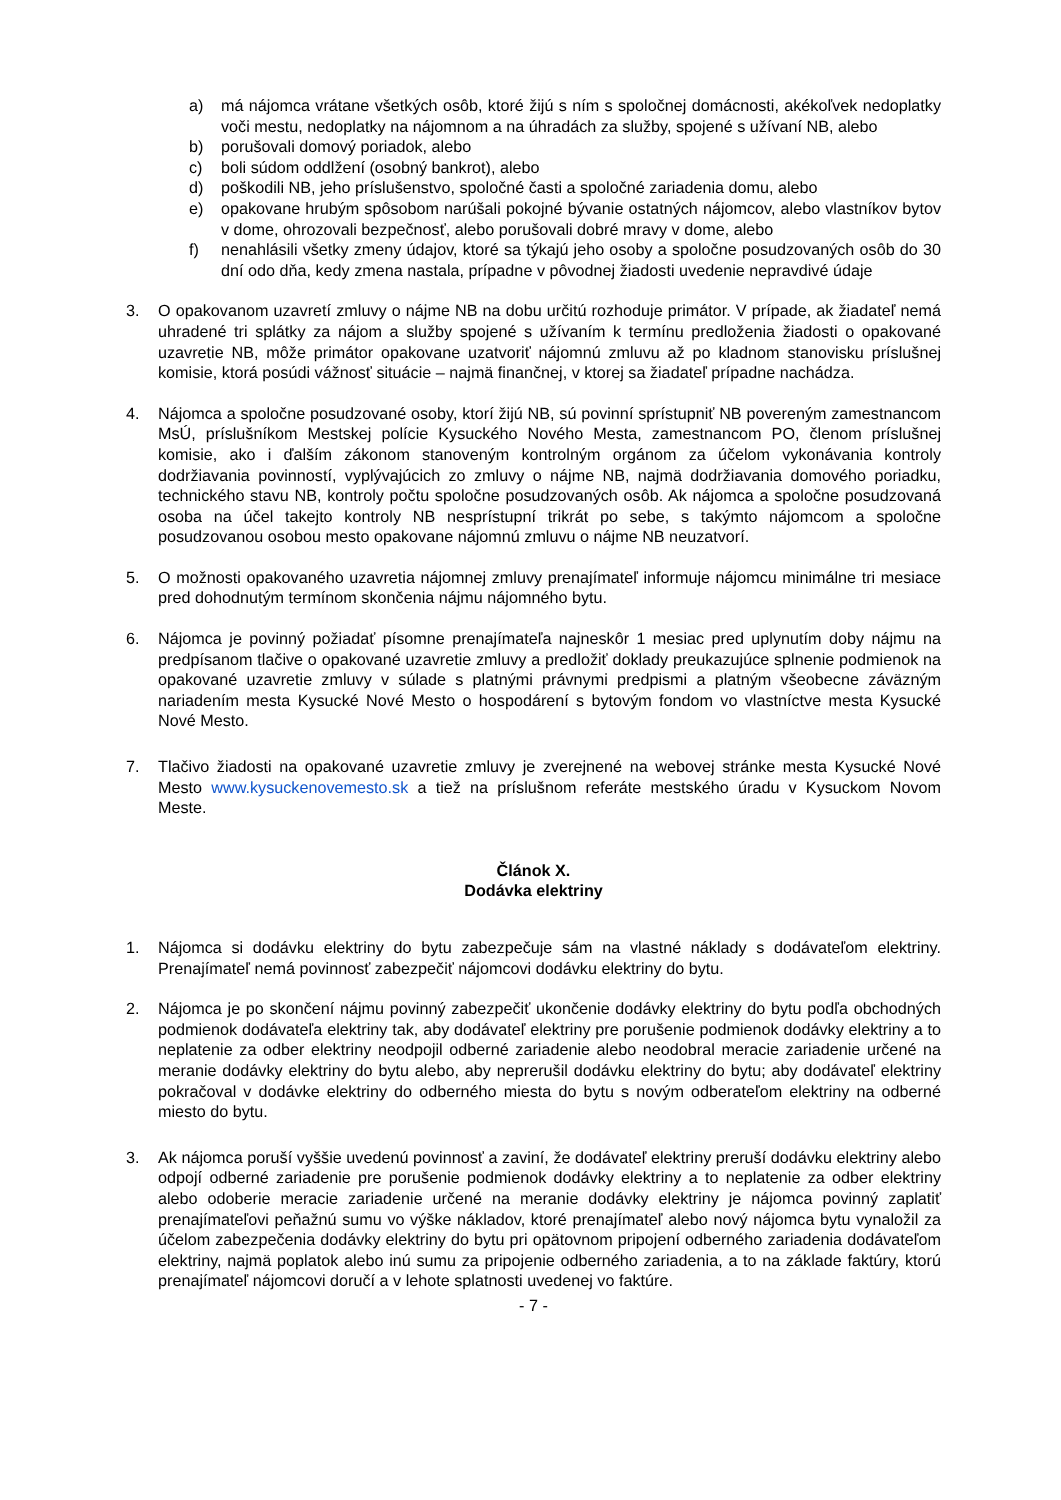a) má nájomca vrátane všetkých osôb, ktoré žijú s ním s spoločnej domácnosti, akékoľvek nedoplatky voči mestu, nedoplatky na nájomnom a na úhradách za služby, spojené s užívaní NB, alebo
b) porušovali domový poriadok, alebo
c) boli súdom oddlžení (osobný bankrot), alebo
d) poškodili NB, jeho príslušenstvo, spoločné časti a spoločné zariadenia domu, alebo
e) opakovane hrubým spôsobom narúšali pokojné bývanie ostatných nájomcov, alebo vlastníkov bytov v dome, ohrozovali bezpečnosť, alebo porušovali dobré mravy v dome, alebo
f) nenahlásili všetky zmeny údajov, ktoré sa týkajú jeho osoby a spoločne posudzovaných osôb do 30 dní odo dňa, kedy zmena nastala, prípadne v pôvodnej žiadosti uvedenie nepravdivé údaje
3. O opakovanom uzavretí zmluvy o nájme NB na dobu určitú rozhoduje primátor. V prípade, ak žiadateľ nemá uhradené tri splátky za nájom a služby spojené s užívaním k termínu predloženia žiadosti o opakované uzavretie NB, môže primátor opakovane uzatvoriť nájomnú zmluvu až po kladnom stanovisku príslušnej komisie, ktorá posúdi vážnosť situácie – najmä finančnej, v ktorej sa žiadateľ prípadne nachádza.
4. Nájomca a spoločne posudzované osoby, ktorí žijú NB, sú povinní sprístupniť NB povereným zamestnancom MsÚ, príslušníkom Mestskej polície Kysuckého Nového Mesta, zamestnancom PO, členom príslušnej komisie, ako i ďalším zákonom stanoveným kontrolným orgánom za účelom vykonávania kontroly dodržiavania povinností, vyplývajúcich zo zmluvy o nájme NB, najmä dodržiavania domového poriadku, technického stavu NB, kontroly počtu spoločne posudzovaných osôb. Ak nájomca a spoločne posudzovaná osoba na účel takejto kontroly NB nesprístupní trikrát po sebe, s takýmto nájomcom a spoločne posudzovanou osobou mesto opakovane nájomnú zmluvu o nájme NB neuzatvorí.
5. O možnosti opakovaného uzavretia nájomnej zmluvy prenajímateľ informuje nájomcu minimálne tri mesiace pred dohodnutým termínom skončenia nájmu nájomného bytu.
6. Nájomca je povinný požiadať písomne prenajímateľa najneskôr 1 mesiac pred uplynutím doby nájmu na predpísanom tlačive o opakované uzavretie zmluvy a predložiť doklady preukazujúce splnenie podmienok na opakované uzavretie zmluvy v súlade s platnými právnymi predpismi a platným všeobecne záväzným nariadením mesta Kysucké Nové Mesto o hospodárení s bytovým fondom vo vlastníctve mesta Kysucké Nové Mesto.
7. Tlačivo žiadosti na opakované uzavretie zmluvy je zverejnené na webovej stránke mesta Kysucké Nové Mesto www.kysuckenovemesto.sk a tiež na príslušnom referáte mestského úradu v Kysuckom Novom Meste.
Článok X.
Dodávka elektriny
1. Nájomca si dodávku elektriny do bytu zabezpečuje sám na vlastné náklady s dodávateľom elektriny. Prenajímateľ nemá povinnosť zabezpečiť nájomcovi dodávku elektriny do bytu.
2. Nájomca je po skončení nájmu povinný zabezpečiť ukončenie dodávky elektriny do bytu podľa obchodných podmienok dodávateľa elektriny tak, aby dodávateľ elektriny pre porušenie podmienok dodávky elektriny a to neplatenie za odber elektriny neodpojil odberné zariadenie alebo neodobral meracie zariadenie určené na meranie dodávky elektriny do bytu alebo, aby neprerušil dodávku elektriny do bytu; aby dodávateľ elektriny pokračoval v dodávke elektriny do odberného miesta do bytu s novým odberateľom elektriny na odberné miesto do bytu.
3. Ak nájomca poruší vyššie uvedenú povinnosť a zaviní, že dodávateľ elektriny preruší dodávku elektriny alebo odpojí odberné zariadenie pre porušenie podmienok dodávky elektriny a to neplatenie za odber elektriny alebo odoberie meracie zariadenie určené na meranie dodávky elektriny je nájomca povinný zaplatiť prenajímateľovi peňažnú sumu vo výške nákladov, ktoré prenajímateľ alebo nový nájomca bytu vynaložil za účelom zabezpečenia dodávky elektriny do bytu pri opätovnom pripojení odberného zariadenia dodávateľom elektriny, najmä poplatok alebo inú sumu za pripojenie odberného zariadenia, a to na základe faktúry, ktorú prenajímateľ nájomcovi doručí a v lehote splatnosti uvedenej vo faktúre.
- 7 -